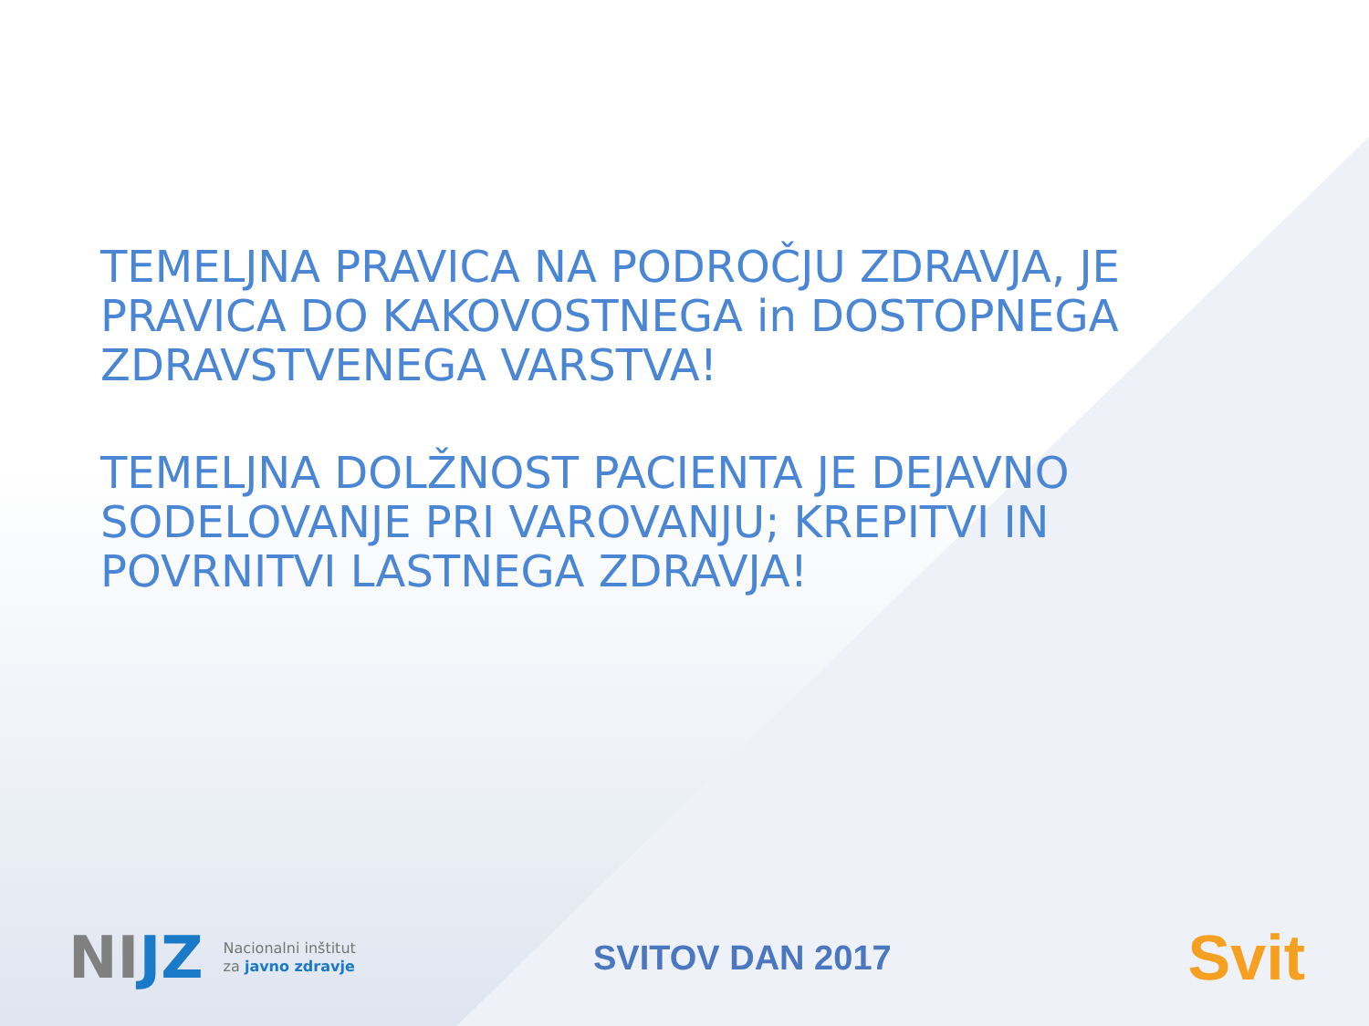TEMELJNA PRAVICA NA PODROČJU ZDRAVJA, JE PRAVICA DO KAKOVOSTNEGA in DOSTOPNEGA ZDRAVSTVENEGA VARSTVA!
TEMELJNA DOLŽNOST PACIENTA JE DEJAVNO SODELOVANJE PRI VAROVANJU; KREPITVI IN POVRNITVI LASTNEGA ZDRAVJA!
NIJZ Nacionalni inštitut
za javno zdravje
SVITOV DAN 2017 Svit